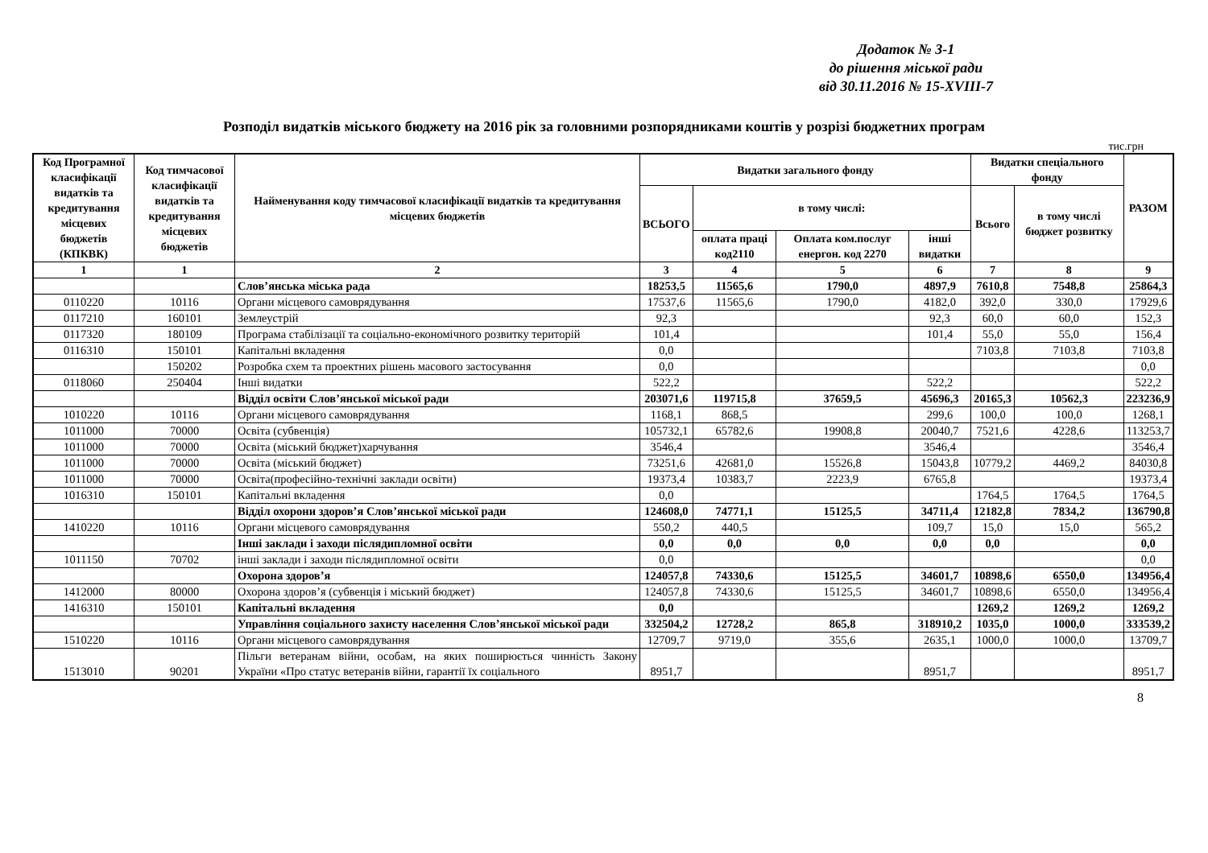Додаток № 3-1
до рішення міської ради
від 30.11.2016 № 15-XVIII-7
Розподіл видатків міського бюджету на 2016 рік за головними розпорядниками коштів у розрізі бюджетних програм
тис.грн
| Код Програмної класифікації видатків та кредитування місцевих бюджетів (КПКВК) | Код тимчасової класифікації видатків та кредитування місцевих бюджетів | Найменування коду тимчасової класифікації видатків та кредитування місцевих бюджетів | Видатки загального фонду | | | | Видатки спеціального фонду | | РАЗОМ |
| --- | --- | --- | --- | --- | --- | --- | --- | --- | --- |
| | | | ВСЬОГО | в тому числі: | | | Всього | в тому числі бюджет розвитку | |
| | | | | оплата праці код2110 | Оплата ком.послуг енергон. код 2270 | інші видатки | | | |
| 1 | 1 | 2 | 3 | 4 | 5 | 6 | 7 | 8 | 9 |
| | | Слов’янська міська рада | 18253,5 | 11565,6 | 1790,0 | 4897,9 | 7610,8 | 7548,8 | 25864,3 |
| 0110220 | 10116 | Органи місцевого самоврядування | 17537,6 | 11565,6 | 1790,0 | 4182,0 | 392,0 | 330,0 | 17929,6 |
| 0117210 | 160101 | Землеустрій | 92,3 | | | 92,3 | 60,0 | 60,0 | 152,3 |
| 0117320 | 180109 | Програма стабілізації та соціально-економічного розвитку територій | 101,4 | | | 101,4 | 55,0 | 55,0 | 156,4 |
| 0116310 | 150101 | Капітальні вкладення | 0,0 | | | | 7103,8 | 7103,8 | 7103,8 |
| | 150202 | Розробка схем та проектних рішень масового застосування | 0,0 | | | | | | 0,0 |
| 0118060 | 250404 | Інші видатки | 522,2 | | | 522,2 | | | 522,2 |
| | | Відділ освіти Слов’янської міської ради | 203071,6 | 119715,8 | 37659,5 | 45696,3 | 20165,3 | 10562,3 | 223236,9 |
| 1010220 | 10116 | Органи місцевого самоврядування | 1168,1 | 868,5 | | 299,6 | 100,0 | 100,0 | 1268,1 |
| 1011000 | 70000 | Освіта (субвенція) | 105732,1 | 65782,6 | 19908,8 | 20040,7 | 7521,6 | 4228,6 | 113253,7 |
| 1011000 | 70000 | Освіта (міський бюджет)харчування | 3546,4 | | | 3546,4 | | | 3546,4 |
| 1011000 | 70000 | Освіта (міський бюджет) | 73251,6 | 42681,0 | 15526,8 | 15043,8 | 10779,2 | 4469,2 | 84030,8 |
| 1011000 | 70000 | Освіта(професійно-технічні заклади освіти) | 19373,4 | 10383,7 | 2223,9 | 6765,8 | | | 19373,4 |
| 1016310 | 150101 | Капітальні вкладення | 0,0 | | | | 1764,5 | 1764,5 | 1764,5 |
| | | Відділ охорони здоров’я Слов’янської міської ради | 124608,0 | 74771,1 | 15125,5 | 34711,4 | 12182,8 | 7834,2 | 136790,8 |
| 1410220 | 10116 | Органи місцевого самоврядування | 550,2 | 440,5 | | 109,7 | 15,0 | 15,0 | 565,2 |
| | | Інші заклади і заходи післядипломної освіти | 0,0 | 0,0 | 0,0 | 0,0 | 0,0 | | 0,0 |
| 1011150 | 70702 | інші заклади і заходи післядипломної освіти | 0,0 | | | | | | 0,0 |
| | | Охорона здоров’я | 124057,8 | 74330,6 | 15125,5 | 34601,7 | 10898,6 | 6550,0 | 134956,4 |
| 1412000 | 80000 | Охорона здоров’я (субвенція і міський бюджет) | 124057,8 | 74330,6 | 15125,5 | 34601,7 | 10898,6 | 6550,0 | 134956,4 |
| 1416310 | 150101 | Капітальні вкладення | 0,0 | | | | 1269,2 | 1269,2 | 1269,2 |
| | | Управління соціального захисту населення Слов’янської міської ради | 332504,2 | 12728,2 | 865,8 | 318910,2 | 1035,0 | 1000,0 | 333539,2 |
| 1510220 | 10116 | Органи місцевого самоврядування | 12709,7 | 9719,0 | 355,6 | 2635,1 | 1000,0 | 1000,0 | 13709,7 |
| 1513010 | 90201 | Пільги ветеранам війни, особам, на яких поширюється чинність Закону України «Про статус ветеранів війни, гарантії їх соціального | 8951,7 | | | 8951,7 | | | 8951,7 |
8